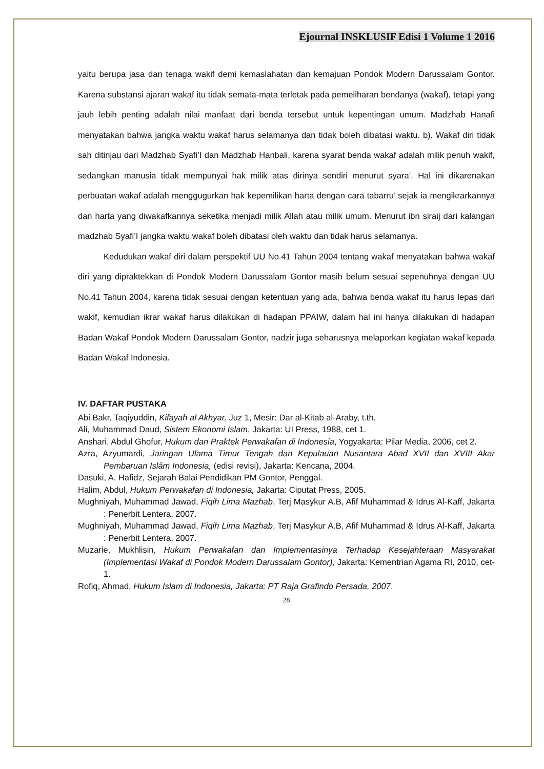Ejournal INSKLUSIF Edisi 1 Volume 1 2016
yaitu berupa jasa dan tenaga wakif demi kemaslahatan dan kemajuan Pondok Modern Darussalam Gontor. Karena substansi ajaran wakaf itu tidak semata-mata terletak pada pemeliharan bendanya (wakaf), tetapi yang jauh lebih penting adalah nilai manfaat dari benda tersebut untuk kepentingan umum. Madzhab Hanafi menyatakan bahwa jangka waktu wakaf harus selamanya dan tidak boleh dibatasi waktu. b). Wakaf diri tidak sah ditinjau dari Madzhab Syafi’I dan Madzhab Hanbali, karena syarat benda wakaf adalah milik penuh wakif, sedangkan manusia tidak mempunyai hak milik atas dirinya sendiri menurut syara’. Hal ini dikarenakan perbuatan wakaf adalah menggugurkan hak kepemilikan harta dengan cara tabarru’ sejak ia mengikrarkannya dan harta yang diwakafkannya seketika menjadi milik Allah atau milik umum. Menurut ibn siraij dari kalangan madzhab Syafi’I jangka waktu wakaf boleh dibatasi oleh waktu dan tidak harus selamanya.
Kedudukan wakaf diri dalam perspektif UU No.41 Tahun 2004 tentang wakaf menyatakan bahwa wakaf diri yang dipraktekkan di Pondok Modern Darussalam Gontor masih belum sesuai sepenuhnya dengan UU No.41 Tahun 2004, karena tidak sesuai dengan ketentuan yang ada, bahwa benda wakaf itu harus lepas dari wakif, kemudian ikrar wakaf harus dilakukan di hadapan PPAIW, dalam hal ini hanya dilakukan di hadapan Badan Wakaf Pondok Modern Darussalam Gontor, nadzir juga seharusnya melaporkan kegiatan wakaf kepada Badan Wakaf Indonesia.
IV. DAFTAR PUSTAKA
Abi Bakr, Taqiyuddin, Kifayah al Akhyar, Juz 1, Mesir: Dar al-Kitab al-Araby, t.th.
Ali, Muhammad Daud, Sistem Ekonomi Islam, Jakarta: UI Press, 1988, cet 1.
Anshari, Abdul Ghofur, Hukum dan Praktek Perwakafan di Indonesia, Yogyakarta: Pilar Media, 2006, cet 2.
Azra, Azyumardi, Jaringan Ulama Timur Tengah dan Kepulauan Nusantara Abad XVII dan XVIII Akar Pembaruan Islâm Indonesia, (edisi revisi), Jakarta: Kencana, 2004.
Dasuki, A. Hafidz, Sejarah Balai Pendidikan PM Gontor, Penggal.
Halim, Abdul, Hukum Perwakafan di Indonesia, Jakarta: Ciputat Press, 2005.
Mughniyah, Muhammad Jawad, Fiqih Lima Mazhab, Terj Masykur A.B, Afif Muhammad & Idrus Al-Kaff, Jakarta : Penerbit Lentera, 2007.
Mughniyah, Muhammad Jawad, Fiqih Lima Mazhab, Terj Masykur A.B, Afif Muhammad & Idrus Al-Kaff, Jakarta : Penerbit Lentera, 2007.
Muzarie, Mukhlisin, Hukum Perwakafan dan Implementasinya Terhadap Kesejahteraan Masyarakat (Implementasi Wakaf di Pondok Modern Darussalam Gontor), Jakarta: Kementrian Agama RI, 2010, cet-1.
Rofiq, Ahmad, Hukum Islam di Indonesia, Jakarta: PT Raja Grafindo Persada, 2007.
28